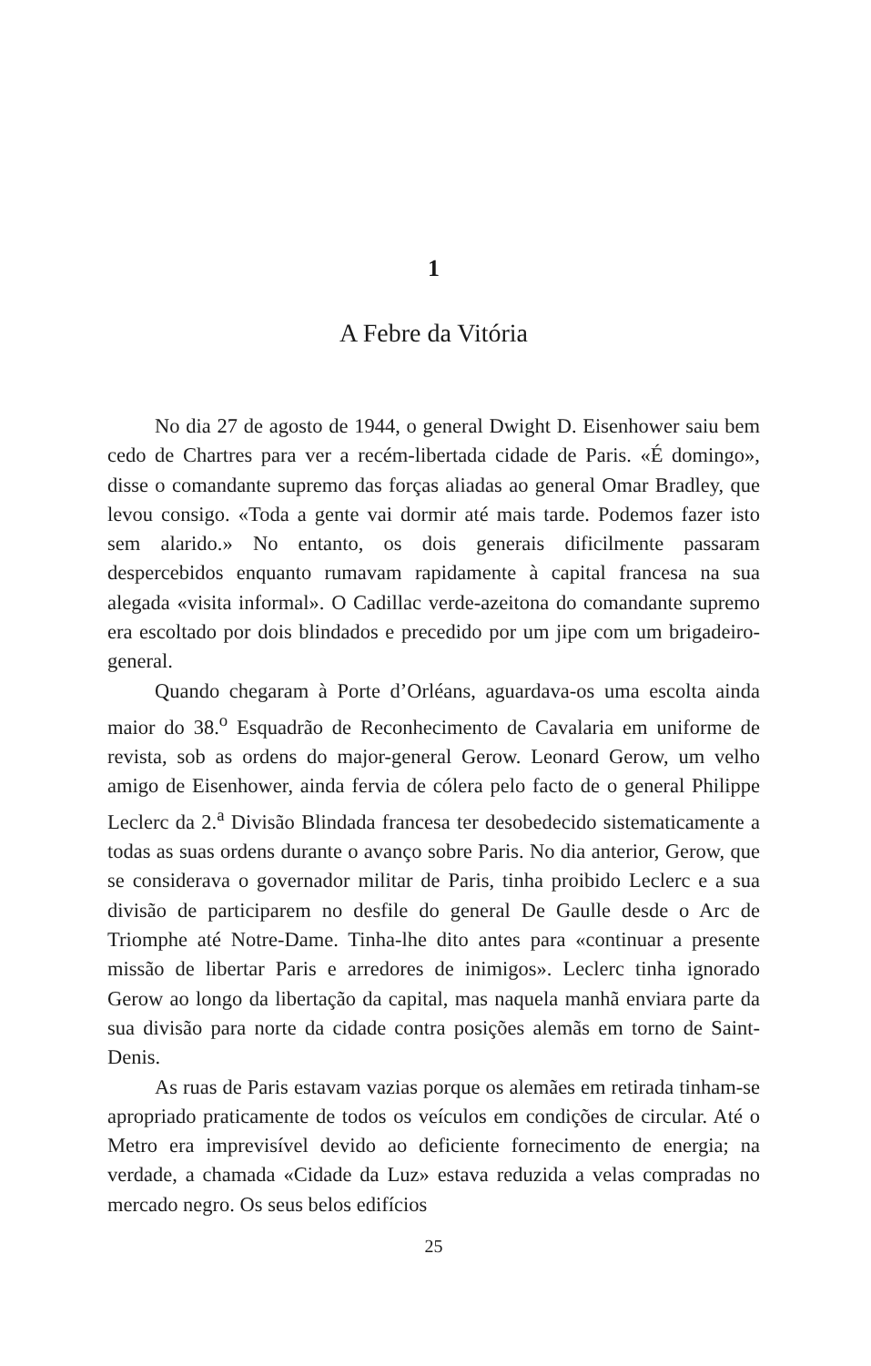1
A Febre da Vitória
No dia 27 de agosto de 1944, o general Dwight D. Eisenhower saiu bem cedo de Chartres para ver a recém-libertada cidade de Paris. «É domingo», disse o comandante supremo das forças aliadas ao general Omar Bradley, que levou consigo. «Toda a gente vai dormir até mais tarde. Podemos fazer isto sem alarido.» No entanto, os dois generais dificilmente passaram despercebidos enquanto rumavam rapidamente à capital francesa na sua alegada «visita informal». O Cadillac verde-azeitona do comandante supremo era escoltado por dois blindados e precedido por um jipe com um brigadeiro-general.
Quando chegaram à Porte d’Orléans, aguardava-os uma escolta ainda maior do 38.<sup>o</sup> Esquadrão de Reconhecimento de Cavalaria em uniforme de revista, sob as ordens do major-general Gerow. Leonard Gerow, um velho amigo de Eisenhower, ainda fervia de cólera pelo facto de o general Philippe Leclerc da 2.<sup>a</sup> Divisão Blindada francesa ter desobedecido sistematicamente a todas as suas ordens durante o avanço sobre Paris. No dia anterior, Gerow, que se considerava o governador militar de Paris, tinha proibido Leclerc e a sua divisão de participarem no desfile do general De Gaulle desde o Arc de Triomphe até Notre-Dame. Tinha-lhe dito antes para «continuar a presente missão de libertar Paris e arredores de inimigos». Leclerc tinha ignorado Gerow ao longo da libertação da capital, mas naquela manhã enviara parte da sua divisão para norte da cidade contra posições alemãs em torno de Saint-Denis.
As ruas de Paris estavam vazias porque os alemães em retirada tinham-se apropriado praticamente de todos os veículos em condições de circular. Até o Metro era imprevisível devido ao deficiente fornecimento de energia; na verdade, a chamada «Cidade da Luz» estava reduzida a velas compradas no mercado negro. Os seus belos edifícios
25